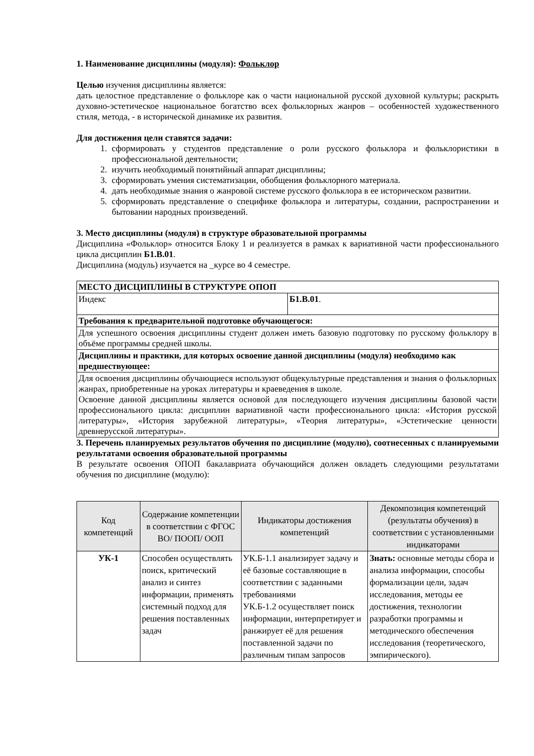1. Наименование дисциплины (модуля): Фольклор
Целью изучения дисциплины является:
дать целостное представление о фольклоре как о части национальной русской духовной культуры; раскрыть духовно-эстетическое национальное богатство всех фольклорных жанров – особенностей художественного стиля, метода, - в исторической динамике их развития.
Для достижения цели ставятся задачи:
1. сформировать у студентов представление о роли русского фольклора и фольклористики в профессиональной деятельности;
2. изучить необходимый понятийный аппарат дисциплины;
3. сформировать умения систематизации, обобщения фольклорного материала.
4. дать необходимые знания о жанровой системе русского фольклора в ее историческом развитии.
5. сформировать представление о специфике фольклора и литературы, создании, распространении и бытовании народных произведений.
3. Место дисциплины (модуля) в структуре образовательной программы
Дисциплина «Фольклор» относится Блоку 1 и реализуется в рамках к вариативной части профессионального цикла дисциплин Б1.В.01.
Дисциплина (модуль) изучается на _курсе во 4 семестре.
| МЕСТО ДИСЦИПЛИНЫ В СТРУКТУРЕ ОПОП | |
| Индекс | Б1.В.01 . |
| Требования к предварительной подготовке обучающегося: | |
| Для успешного освоения дисциплины студент должен иметь базовую подготовку по русскому фольклору в объёме программы средней школы. | |
| Дисциплины и практики, для которых освоение данной дисциплины (модуля) необходимо как предшествующее: | |
| Для освоения дисциплины обучающиеся используют общекультурные представления и знания о фольклорных жанрах, приобретенные на уроках литературы и краеведения в школе. Освоение данной дисциплины является основой для последующего изучения дисциплины базовой части профессионального цикла: дисциплин вариативной части профессионального цикла: «История русской литературы», «История зарубежной литературы», «Теория литературы», «Эстетические ценности древнерусской литературы». | |
3. Перечень планируемых результатов обучения по дисциплине (модулю), соотнесенных с планируемыми результатами освоения образовательной программы
В результате освоения ОПОП бакалавриата обучающийся должен овладеть следующими результатами обучения по дисциплине (модулю):
| Код компетенций | Содержание компетенции в соответствии с ФГОС ВО/ ПООП/ ООП | Индикаторы достижения компетенций | Декомпозиция компетенций (результаты обучения) в соответствии с установленными индикаторами |
| --- | --- | --- | --- |
| УК-1 | Способен осуществлять поиск, критический анализ и синтез информации, применять системный подход для решения поставленных задач | УК.Б-1.1 анализирует задачу и её базовые составляющие в соответствии с заданными требованиями УК.Б-1.2 осуществляет поиск информации, интерпретирует и ранжирует её для решения поставленной задачи по различным типам запросов | Знать: основные методы сбора и анализа информации, способы формализации цели, задач исследования, методы ее достижения, технологии разработки программы и методического обеспечения исследования (теоретического, эмпирического). |